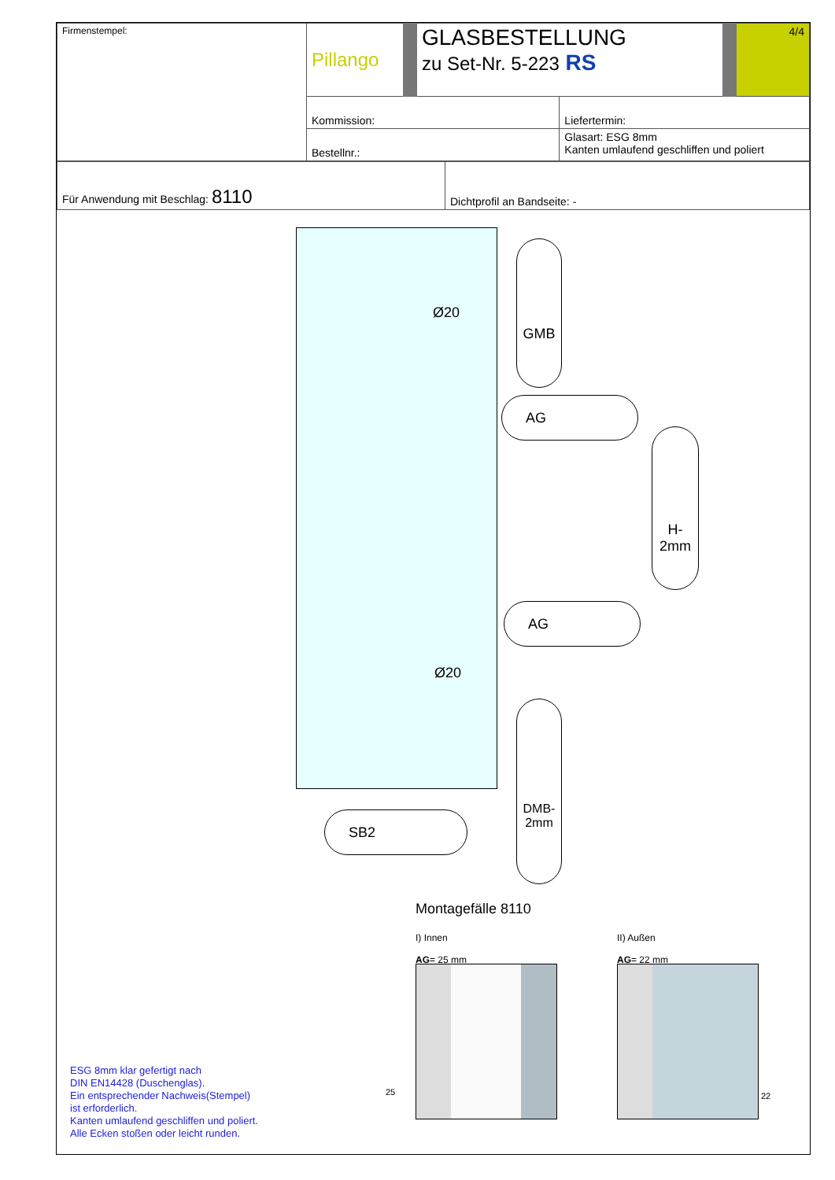| Firmenstempel: | Pillango | GLASBESTELLUNG zu Set-Nr. 5-223 RS | | 4/4 |
| | Kommission: | | Liefertermin: | |
| | Bestellnr.: | | Glasart: ESG 8mm Kanten umlaufend geschliffen und poliert | |
| Für Anwendung mit Beschlag: 8110 | Dichtprofil an Bandseite: - |
Ø20
GMB
AG
H-2mm
AG
Ø20
DMB-2mm
SB2
Montagefälle 8110
I) Innen
AG= 25 mm
II) Außen
AG= 22 mm
25 22
ESG 8mm klar gefertigt nach
DIN EN14428 (Duschenglas).
Ein entsprechender Nachweis(Stempel)
ist erforderlich.
Kanten umlaufend geschliffen und poliert.
Alle Ecken stoßen oder leicht runden.